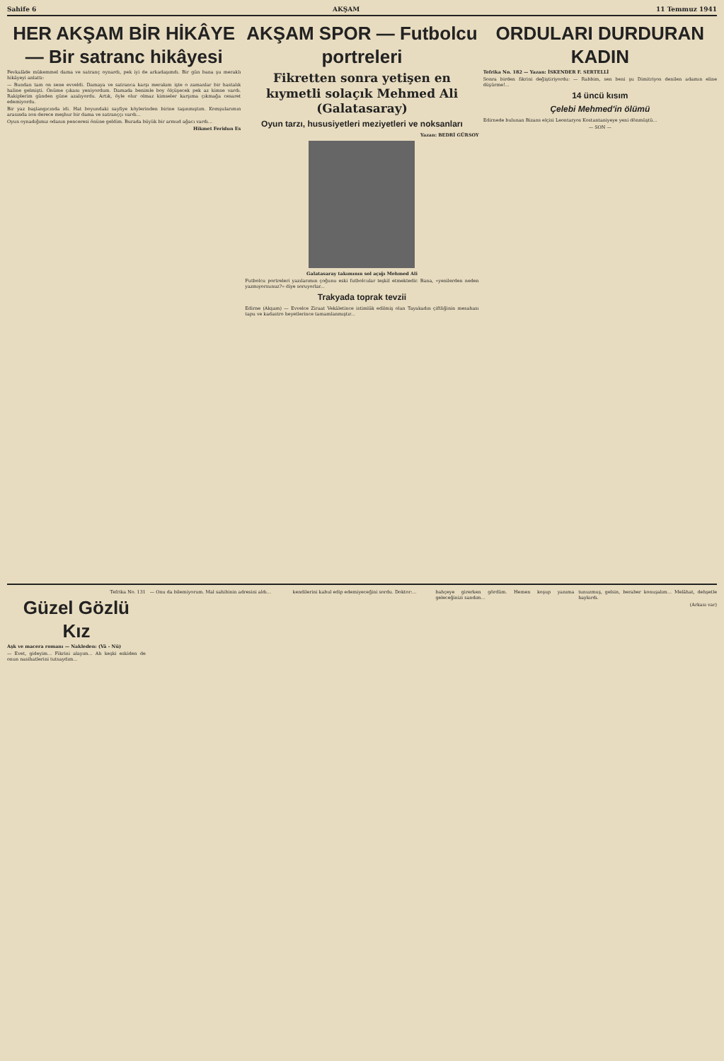Sahife 6 AKŞAM 11 Temmuz 1941
HER AKŞAM BİR HİKÂYE — Bir satranc hikâyesi
Fevkalâde mükemmel dama ve satranç oynardı, pek iyi de arkadaşımdı. Bir gün bana şu meraklı hikâyeyi anlattı:
— Bundan tam on sene evveldi. Damaya ve satranca karşı merakım işte o zamanlar bir hastalık haline gelmişti. Önüme çıkanı yeniyordum. Damada benimle boy ölçüşecek pek az kimse vardı. Rakiplerim günden güne azalıyordu. Artık, öyle olur olmaz kimseler karşıma çıkmağa cesaret edemiyordu.
Bir yaz başlangıcında idi. Hat boyundaki sayfiye köylerinden birine taşınmıştım. Komşularımın arasında son derece meşhur bir dama ve satranççı vardı...
Oyun oynadığımız odanın penceresi önüne geldim. Burada büyük bir armud ağacı vardı...
Hikmet Feridun Es
AKŞAM SPOR — Futbolcu portreleri
Fikretten sonra yetişen en kıymetli solaçık Mehmed Ali (Galatasaray)
Oyun tarzı, hususiyetleri meziyetleri ve noksanları
Yazan: BEDRİ GÜRSOY
Galatasaray takımının sol açığı Mehmed Ali
Futbolcu portreleri yazılarımın çoğunu eski futbolcular teşkil etmektedir. Bana, «yenilerden neden yazmıyorsunuz?» diye soruyorlar...
Trakyada toprak tevzii
Edirne (Akşam) — Evvelce Ziraat Vekâletince istimlâk edilmiş olan Tayakadın çiftliğinin mesahası tapu ve kadastro heyetlerince tamamlanmıştır...
ORDULARI DURDURAN KADIN
Tefrika No. 182 — Yazan: İSKENDER F. SERTELLİ
Sonra birden fikrini değiştiriyordu: — Rabbim, sen beni şu Dimitriyos denilen adamın eline düşürme!...
14 üncü kısım
Çelebi Mehmed'in ölümü
Edirnede bulunan Bizans elçisi Leontaryos Kostantaniyeye yeni dönmüştü...
— SON —
Tefrika No. 131
Güzel Gözlü Kız
Aşk ve macera romanı — Nakleden: (Vâ - Nû)
— Evet, gideyim... Fikrini alayım... Ah keşki eskiden de onun nasihatlerini tutsaydım...
— Onu da bilemiyorum. Mal sahibinin adresini aldı...
kendilerini kabul edip edemiyeceğini sordu. Doktor:...
bahçeye girerken gördüm. Hemen koşup yanıma geleceğinizi sandım...
tunuzmuş, gelsin, beraber konuşalım... Melâhat, dehşetle haykırdı.
(Arkası var)